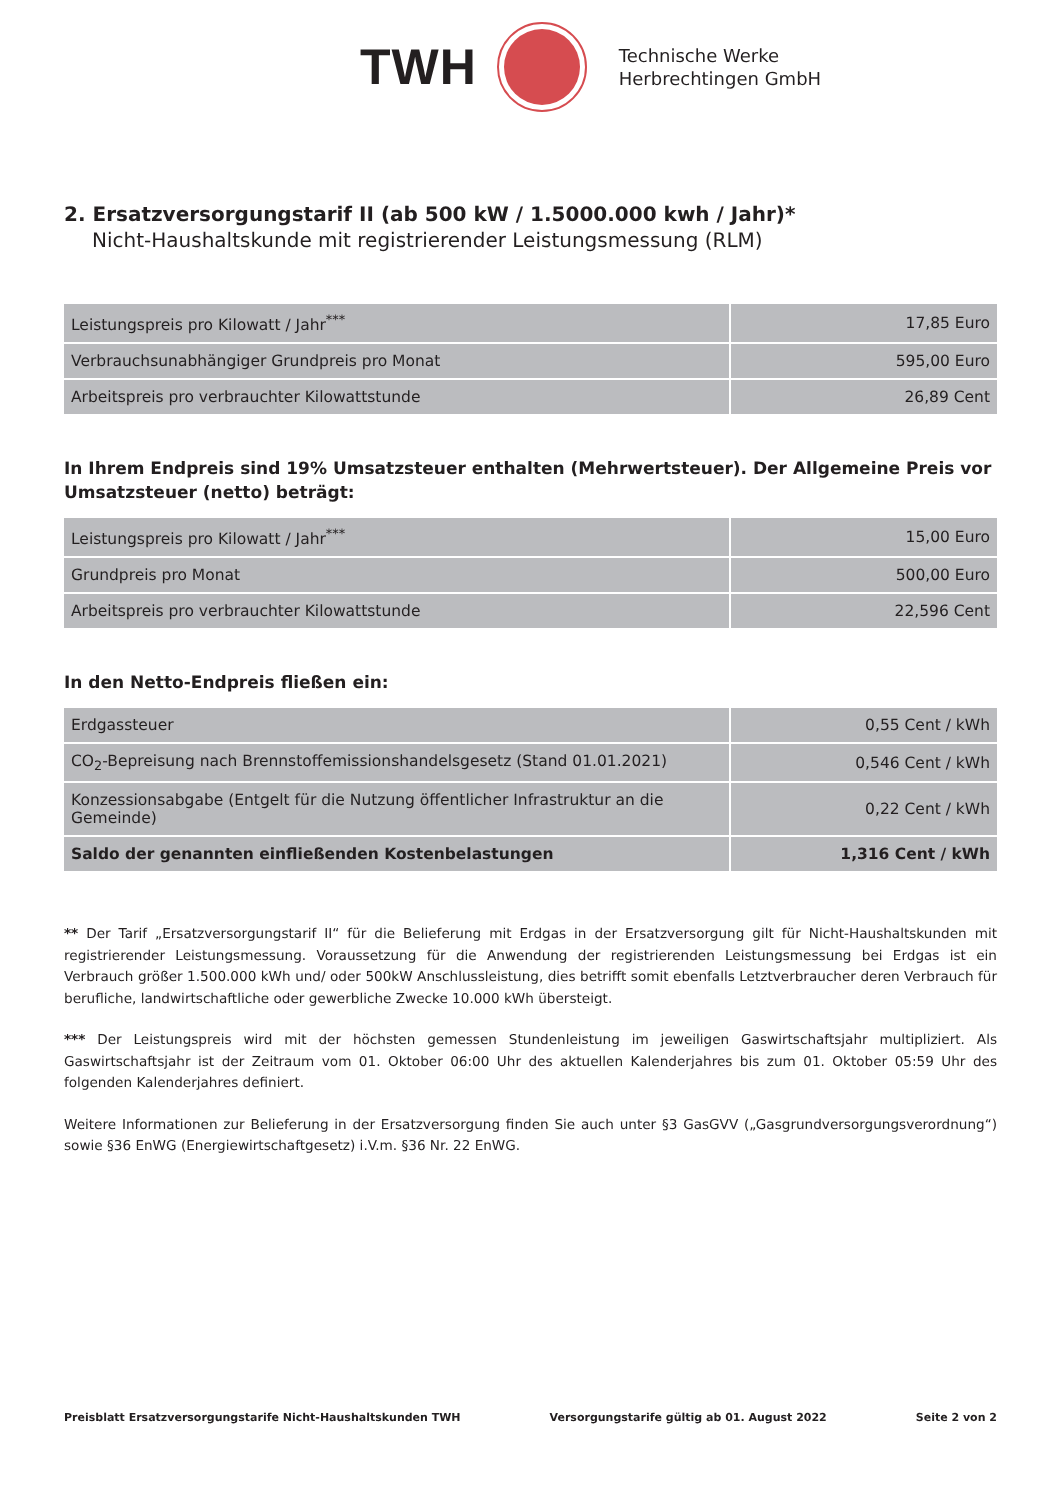TWH
Technische Werke
Herbrechtingen GmbH
2. Ersatzversorgungstarif II (ab 500 kW / 1.5000.000 kwh / Jahr)*
Nicht-Haushaltskunde mit registrierender Leistungsmessung (RLM)
| Leistungspreis pro Kilowatt / Jahr<sup>***</sup> | 17,85 Euro |
| Verbrauchsunabhängiger Grundpreis pro Monat | 595,00 Euro |
| Arbeitspreis pro verbrauchter Kilowattstunde | 26,89 Cent |
In Ihrem Endpreis sind 19% Umsatzsteuer enthalten (Mehrwertsteuer). Der Allgemeine Preis vor Umsatzsteuer (netto) beträgt:
| Leistungspreis pro Kilowatt / Jahr<sup>***</sup> | 15,00 Euro |
| Grundpreis pro Monat | 500,00 Euro |
| Arbeitspreis pro verbrauchter Kilowattstunde | 22,596 Cent |
In den Netto-Endpreis fließen ein:
| Erdgassteuer | 0,55 Cent / kWh |
| CO<sub>2</sub>-Bepreisung nach Brennstoffemissionshandelsgesetz (Stand 01.01.2021) | 0,546 Cent / kWh |
| Konzessionsabgabe (Entgelt für die Nutzung öffentlicher Infrastruktur an die Gemeinde) | 0,22 Cent / kWh |
| Saldo der genannten einfließenden Kostenbelastungen | 1,316 Cent / kWh |
** Der Tarif „Ersatzversorgungstarif II“ für die Belieferung mit Erdgas in der Ersatzversorgung gilt für Nicht-Haushaltskunden mit registrierender Leistungsmessung. Voraussetzung für die Anwendung der registrierenden Leistungsmessung bei Erdgas ist ein Verbrauch größer 1.500.000 kWh und/ oder 500kW Anschlussleistung, dies betrifft somit ebenfalls Letztverbraucher deren Verbrauch für berufliche, landwirtschaftliche oder gewerbliche Zwecke 10.000 kWh übersteigt.
*** Der Leistungspreis wird mit der höchsten gemessen Stundenleistung im jeweiligen Gaswirtschaftsjahr multipliziert. Als Gaswirtschaftsjahr ist der Zeitraum vom 01. Oktober 06:00 Uhr des aktuellen Kalenderjahres bis zum 01. Oktober 05:59 Uhr des folgenden Kalenderjahres definiert.
Weitere Informationen zur Belieferung in der Ersatzversorgung finden Sie auch unter §3 GasGVV („Gasgrundversorgungsverordnung“) sowie §36 EnWG (Energiewirtschaftgesetz) i.V.m. §36 Nr. 22 EnWG.
Preisblatt Ersatzversorgungstarife Nicht-Haushaltskunden TWH Versorgungstarife gültig ab 01. August 2022 Seite 2 von 2